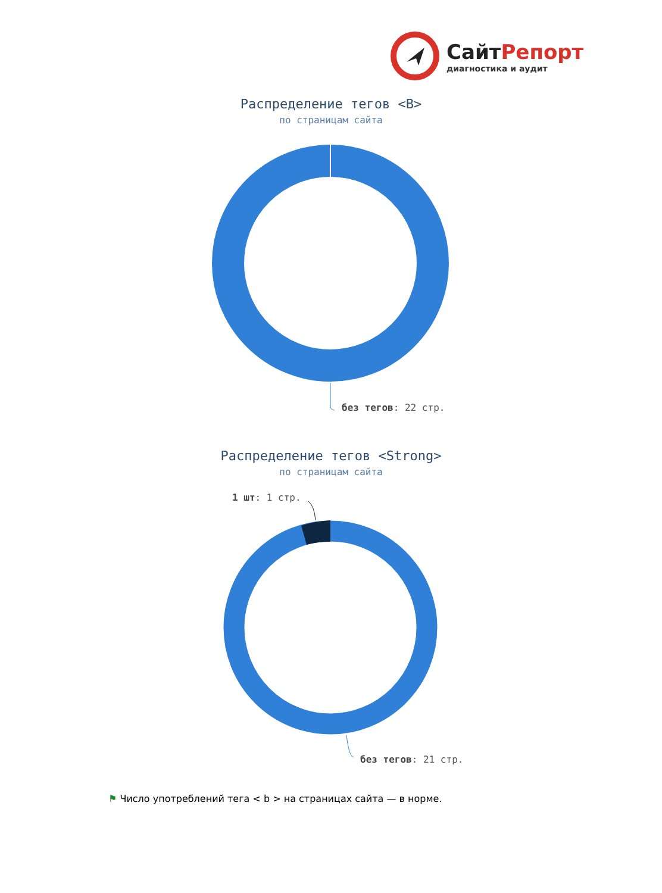СайтРепорт
диагностика и аудит
Распределение тегов <B>
по страницам сайта
без тегов: 22 стр.
Распределение тегов <Strong>
по страницам сайта
1 шт: 1 стр.
без тегов: 21 стр.
⚑ Число употреблений тега < b > на страницах сайта — в норме.